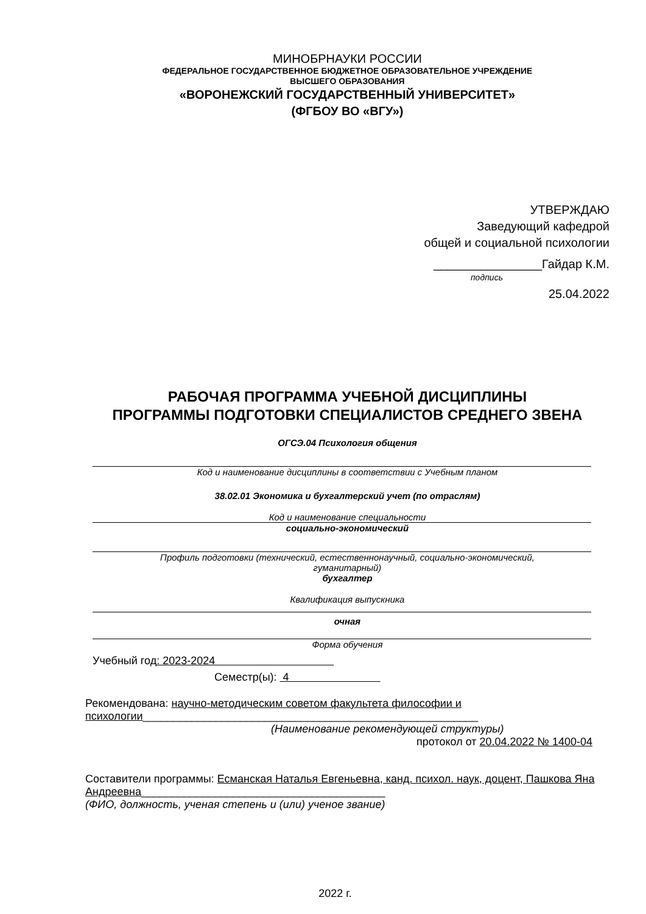МИНОБРНАУКИ РОССИИ
ФЕДЕРАЛЬНОЕ ГОСУДАРСТВЕННОЕ БЮДЖЕТНОЕ ОБРАЗОВАТЕЛЬНОЕ УЧРЕЖДЕНИЕ
ВЫСШЕГО ОБРАЗОВАНИЯ
«ВОРОНЕЖСКИЙ ГОСУДАРСТВЕННЫЙ УНИВЕРСИТЕТ»
(ФГБОУ ВО «ВГУ»)
УТВЕРЖДАЮ
Заведующий кафедрой
общей и социальной психологии
________________Гайдар К.М.
подпись
25.04.2022
РАБОЧАЯ ПРОГРАММА УЧЕБНОЙ ДИСЦИПЛИНЫ
ПРОГРАММЫ ПОДГОТОВКИ СПЕЦИАЛИСТОВ СРЕДНЕГО ЗВЕНА
ОГСЭ.04 Психология общения
Код и наименование дисциплины в соответствии с Учебным планом
38.02.01 Экономика и бухгалтерский учет (по отраслям)
Код и наименование специальности
социально-экономический
Профиль подготовки (технический, естественнонаучный, социально-экономический,
гуманитарный)
бухгалтер
Квалификация выпускника
очная
Форма обучения
Учебный год: 2023-2024
Семестр(ы): 4
Рекомендована: научно-методическим советом факультета философии и психологии_______________________________________________________
(Наименование рекомендующей структуры)
протокол от 20.04.2022 № 1400-04
Составители программы: Есманская Наталья Евгеньевна, канд. психол. наук, доцент, Пашкова Яна Андреевна________________________________________
(ФИО, должность, ученая степень и (или) ученое звание)
2022 г.